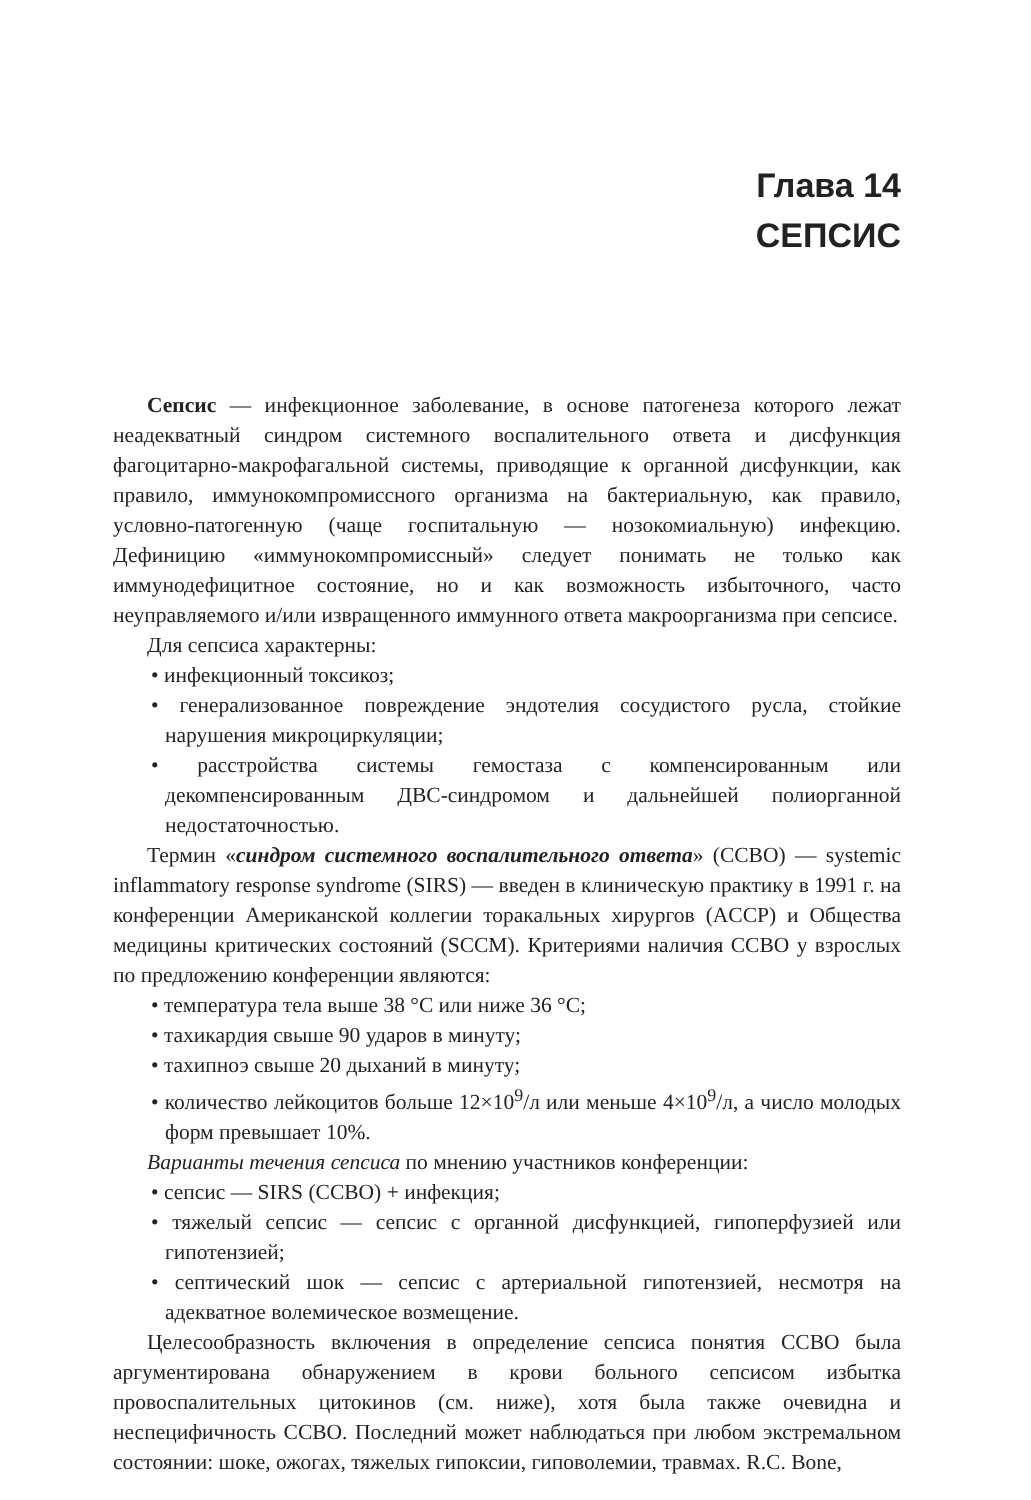Глава 14
СЕПСИС
Сепсис — инфекционное заболевание, в основе патогенеза которого лежат неадекватный синдром системного воспалительного ответа и дисфункция фагоцитарно-макрофагальной системы, приводящие к органной дисфункции, как правило, иммунокомпромиссного организма на бактериальную, как правило, условно-патогенную (чаще госпитальную — нозокомиальную) инфекцию. Дефиницию «иммунокомпромиссный» следует понимать не только как иммунодефицитное состояние, но и как возможность избыточного, часто неуправляемого и/или извращенного иммунного ответа макроорганизма при сепсисе.
Для сепсиса характерны:
• инфекционный токсикоз;
• генерализованное повреждение эндотелия сосудистого русла, стойкие нарушения микроциркуляции;
• расстройства системы гемостаза с компенсированным или декомпенсированным ДВС-синдромом и дальнейшей полиорганной недостаточностью.
Термин «синдром системного воспалительного ответа» (ССВО) — systemic inflammatory response syndrome (SIRS) — введен в клиническую практику в 1991 г. на конференции Американской коллегии торакальных хирургов (ACCP) и Общества медицины критических состояний (SCCM). Критериями наличия ССВО у взрослых по предложению конференции являются:
• температура тела выше 38 °С или ниже 36 °С;
• тахикардия свыше 90 ударов в минуту;
• тахипноэ свыше 20 дыханий в минуту;
• количество лейкоцитов больше 12×10<sup>9</sup>/л или меньше 4×10<sup>9</sup>/л, а число молодых форм превышает 10%.
Варианты течения сепсиса по мнению участников конференции:
• сепсис — SIRS (ССВО) + инфекция;
• тяжелый сепсис — сепсис с органной дисфункцией, гипоперфузией или гипотензией;
• септический шок — сепсис с артериальной гипотензией, несмотря на адекватное волемическое возмещение.
Целесообразность включения в определение сепсиса понятия ССВО была аргументирована обнаружением в крови больного сепсисом избытка провоспалительных цитокинов (см. ниже), хотя была также очевидна и неспецифичность ССВО. Последний может наблюдаться при любом экстремальном состоянии: шоке, ожогах, тяжелых гипоксии, гиповолемии, травмах. R.C. Bone,